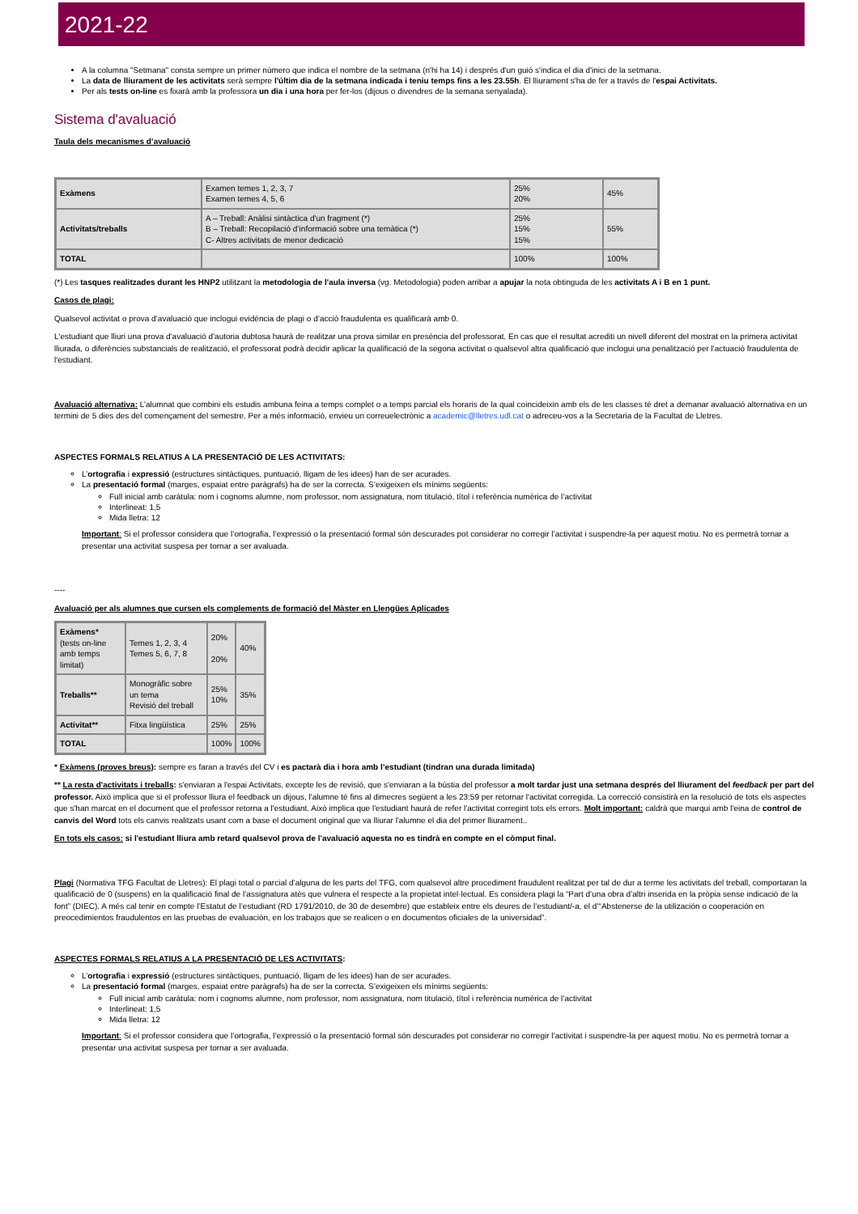2021-22
A la columna "Setmana" consta sempre un primer número que indica el nombre de la setmana (n'hi ha 14) i després d'un guió s'indica el dia d'inici de la setmana.
La data de lliurament de les activitats serà sempre l'últim dia de la setmana indicada i teniu temps fins a les 23.55h. El lliurament s'ha de fer a través de l'espai Activitats.
Per als tests on-line es fixarà amb la professora un dia i una hora per fer-los (dijous o divendres de la semana senyalada).
Sistema d'avaluació
Taula dels mecanismes d’avaluació
| Exàmens | Examen temes 1, 2, 3, 7 Examen temes 4, 5, 6 | 25% 20% | 45% |
| Activitats/treballs | A – Treball: Anàlisi sintàctica d'un fragment (*) B – Treball: Recopilació d’informació sobre una temàtica (*) C- Altres activitats de menor dedicació | 25% 15% 15% | 55% |
| TOTAL | | 100% | 100% |
(*) Les tasques realitzades durant les HNP2 utilitzant la metodologia de l'aula inversa (vg. Metodologia) poden arribar a apujar la nota obtinguda de les activitats A i B en 1 punt.
Casos de plagi:
Qualsevol activitat o prova d’avaluació que inclogui evidència de plagi o d’acció fraudulenta es qualificarà amb 0.
L'estudiant que lliuri una prova d'avaluació d'autoria dubtosa haurà de realitzar una prova similar en presència del professorat. En cas que el resultat acrediti un nivell diferent del mostrat en la primera activitat lliurada, o diferències substancials de realització, el professorat podrà decidir aplicar la qualificació de la segona activitat o qualsevol altra qualificació que inclogui una penalització per l'actuació fraudulenta de l'estudiant.
Avaluació alternativa: L’alumnat que combini els estudis ambuna feina a temps complet o a temps parcial els horaris de la qual coincideixin amb els de les classes té dret a demanar avaluació alternativa en un termini de 5 dies des del començament del semestre. Per a més informació, envieu un correuelectrònic a academic@lletres.udl.cat o adreceu-vos a la Secretaria de la Facultat de Lletres.
ASPECTES FORMALS RELATIUS A LA PRESENTACIÓ DE LES ACTIVITATS:
L’ortografia i expressió (estructures sintàctiques, puntuació, lligam de les idees) han de ser acurades.
La presentació formal (marges, espaiat entre paràgrafs) ha de ser la correcta. S’exigeixen els mínims següents:
Full inicial amb caràtula: nom i cognoms alumne, nom professor, nom assignatura, nom titulació, títol i referència numèrica de l’activitat
Interlineat: 1,5
Mida lletra: 12
Important: Si el professor considera que l’ortografia, l’expressió o la presentació formal són descurades pot considerar no corregir l’activitat i suspendre-la per aquest motiu. No es permetrà tornar a presentar una activitat suspesa per tornar a ser avaluada.
----
Avaluació per als alumnes que cursen els complements de formació del Màster en Llengües Aplicades
| Exàmens* (tests on-line amb temps limitat) | Temes 1, 2, 3, 4 Temes 5, 6, 7, 8 | 20% 20% | 40% |
| Treballs** | Monogràfic sobre un tema Revisió del treball | 25% 10% | 35% |
| Activitat** | Fitxa lingüística | 25% | 25% |
| TOTAL | | 100% | 100% |
* Exàmens (proves breus): sempre es faran a través del CV i es pactarà dia i hora amb l’estudiant (tindran una durada limitada)
** La resta d'activitats i treballs: s'enviaran a l'espai Activitats, excepte les de revisió, que s'enviaran a la bústia del professor a molt tardar just una setmana després del lliurament del feedback per part del professor. Això implica que si el professor lliura el feedback un dijous, l'alumne té fins al dimecres següent a les 23:59 per retornar l'activitat corregida. La correcció consistirà en la resolució de tots els aspectes que s'han marcat en el document que el professor retorna a l'estudiant. Això implica que l'estudiant haurà de refer l'activitat corregint tots els errors. Molt important: caldrà que marqui amb l'eina de control de canvis del Word tots els canvis realitzats usant com a base el document original que va lliurar l'alumne el dia del primer lliurament..
En tots els casos: si l'estudiant lliura amb retard qualsevol prova de l'avaluació aquesta no es tindrà en compte en el còmput final.
Plagi (Normativa TFG Facultat de Lletres): El plagi total o parcial d’alguna de les parts del TFG, com qualsevol altre procediment fraudulent realitzat per tal de dur a terme les activitats del treball, comportaran la qualificació de 0 (suspens) en la qualificació final de l’assignatura atès que vulnera el respecte a la propietat intel·lectual. Es considera plagi la “Part d’una obra d’altri inserida en la pròpia sense indicació de la font” (DIEC). A més cal tenir en compte l’Estatut de l’estudiant (RD 1791/2010, de 30 de desembre) que estableix entre els deures de l’estudiant/-a, el d’“Abstenerse de la utilización o cooperación en preocedimientos fraudulentos en las pruebas de evaluación, en los trabajos que se realicen o en documentos oficiales de la universidad”.
ASPECTES FORMALS RELATIUS A LA PRESENTACIÓ DE LES ACTIVITATS:
L’ortografia i expressió (estructures sintàctiques, puntuació, lligam de les idees) han de ser acurades.
La presentació formal (marges, espaiat entre paràgrafs) ha de ser la correcta. S’exigeixen els mínims següents:
Full inicial amb caràtula: nom i cognoms alumne, nom professor, nom assignatura, nom titulació, títol i referència numèrica de l’activitat
Interlineat: 1,5
Mida lletra: 12
Important: Si el professor considera que l’ortografia, l’expressió o la presentació formal són descurades pot considerar no corregir l’activitat i suspendre-la per aquest motiu. No es permetrà tornar a presentar una activitat suspesa per tornar a ser avaluada.